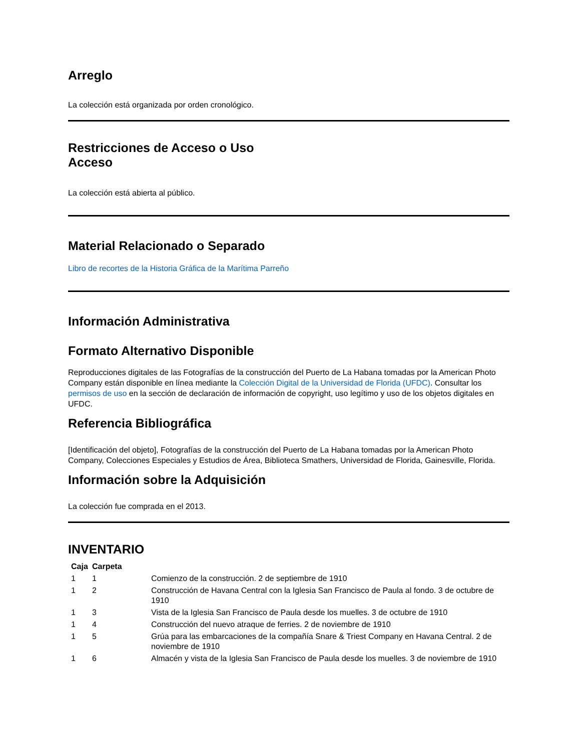Arreglo
La colección está organizada por orden cronológico.
Restricciones de Acceso o Uso
Acceso
La colección está abierta al público.
Material Relacionado o Separado
Libro de recortes de la Historia Gráfica de la Marítima Parreño
Información Administrativa
Formato Alternativo Disponible
Reproducciones digitales de las Fotografías de la construcción del Puerto de La Habana tomadas por la American Photo Company están disponible en línea mediante la Colección Digital de la Universidad de Florida (UFDC). Consultar los permisos de uso en la sección de declaración de información de copyright, uso legítimo y uso de los objetos digitales en UFDC.
Referencia Bibliográfica
[Identificación del objeto], Fotografías de la construcción del Puerto de La Habana tomadas por la American Photo Company, Colecciones Especiales y Estudios de Área, Biblioteca Smathers, Universidad de Florida, Gainesville, Florida.
Información sobre la Adquisición
La colección fue comprada en el 2013.
INVENTARIO
| Caja | Carpeta | |
| --- | --- | --- |
| 1 | 1 | Comienzo de la construcción. 2 de septiembre de 1910 |
| 1 | 2 | Construcción de Havana Central con la Iglesia San Francisco de Paula al fondo. 3 de octubre de 1910 |
| 1 | 3 | Vista de la Iglesia San Francisco de Paula desde los muelles. 3 de octubre de 1910 |
| 1 | 4 | Construcción del nuevo atraque de ferries. 2 de noviembre de 1910 |
| 1 | 5 | Grúa para las embarcaciones de la compañía Snare & Triest Company en Havana Central. 2 de noviembre de 1910 |
| 1 | 6 | Almacén y vista de la Iglesia San Francisco de Paula desde los muelles. 3 de noviembre de 1910 |